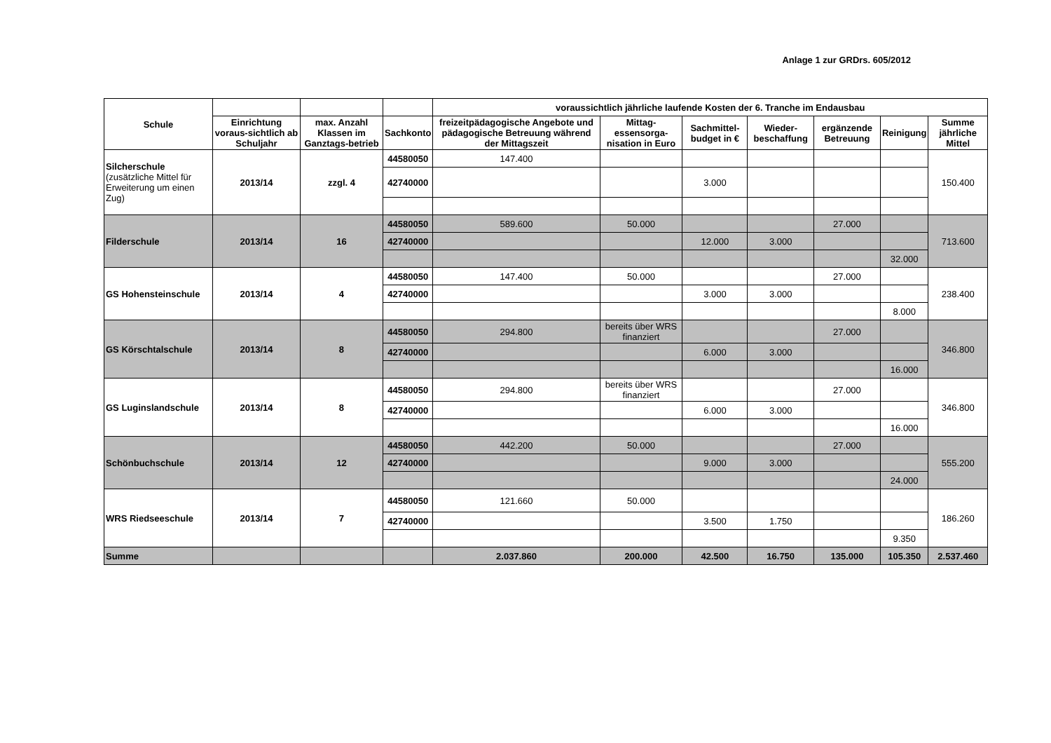Anlage 1 zur GRDrs. 605/2012
| Schule | | | | voraussichtlich jährliche laufende Kosten der 6. Tranche im Endausbau | | | | | | |
| --- | --- | --- | --- | --- | --- | --- | --- | --- | --- | --- |
| | Einrichtung voraus-sichtlich ab Schuljahr | max. Anzahl Klassen im Ganztags-betrieb | Sachkonto | freizeitpädagogische Angebote und pädagogische Betreuung während der Mittagszeit | Mittag-essensorga-nisation in Euro | Sachmittel-budget in € | Wieder-beschaffung | ergänzende Betreuung | Reinigung | Summe jährliche Mittel |
| Silcherschule (zusätzliche Mittel für Erweiterung um einen Zug) | 2013/14 | zzgl. 4 | 44580050 | 147.400 | | | | | | 150.400 |
| | | | 42740000 | | | 3.000 | | | | |
| Filderschule | 2013/14 | 16 | 44580050 | 589.600 | 50.000 | | | 27.000 | | 713.600 |
| | | | 42740000 | | | 12.000 | 3.000 | | | |
| | | | | | | | | | 32.000 | |
| GS Hohensteinschule | 2013/14 | 4 | 44580050 | 147.400 | 50.000 | | | 27.000 | | 238.400 |
| | | | 42740000 | | | 3.000 | 3.000 | | | |
| | | | | | | | | | 8.000 | |
| GS Körschtalschule | 2013/14 | 8 | 44580050 | 294.800 | bereits über WRS finanziert | | | 27.000 | | 346.800 |
| | | | 42740000 | | | 6.000 | 3.000 | | | |
| | | | | | | | | | 16.000 | |
| GS Luginslandschule | 2013/14 | 8 | 44580050 | 294.800 | bereits über WRS finanziert | | | 27.000 | | 346.800 |
| | | | 42740000 | | | 6.000 | 3.000 | | | |
| | | | | | | | | | 16.000 | |
| Schönbuchschule | 2013/14 | 12 | 44580050 | 442.200 | 50.000 | | | 27.000 | | 555.200 |
| | | | 42740000 | | | 9.000 | 3.000 | | | |
| | | | | | | | | | 24.000 | |
| WRS Riedseeschule | 2013/14 | 7 | 44580050 | 121.660 | 50.000 | | | | | 186.260 |
| | | | 42740000 | | | 3.500 | 1.750 | | | |
| | | | | | | | | | 9.350 | |
| Summe | | | | 2.037.860 | 200.000 | 42.500 | 16.750 | 135.000 | 105.350 | 2.537.460 |